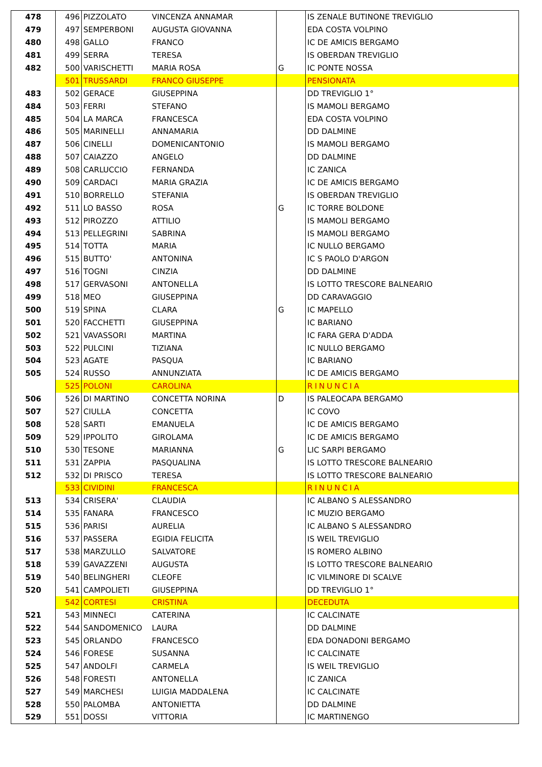| 478 | 496 | PIZZOLATO | VINCENZA ANNAMAR | | IS ZENALE BUTINONE TREVIGLIO |
| 479 | 497 | SEMPERBONI | AUGUSTA GIOVANNA | | EDA COSTA VOLPINO |
| 480 | 498 | GALLO | FRANCO | | IC DE AMICIS BERGAMO |
| 481 | 499 | SERRA | TERESA | | IS OBERDAN TREVIGLIO |
| 482 | 500 | VARISCHETTI | MARIA ROSA | G | IC PONTE NOSSA |
| | 501 | TRUSSARDI | FRANCO GIUSEPPE | | PENSIONATA |
| 483 | 502 | GERACE | GIUSEPPINA | | DD TREVIGLIO 1° |
| 484 | 503 | FERRI | STEFANO | | IS MAMOLI BERGAMO |
| 485 | 504 | LA MARCA | FRANCESCA | | EDA COSTA VOLPINO |
| 486 | 505 | MARINELLI | ANNAMARIA | | DD DALMINE |
| 487 | 506 | CINELLI | DOMENICANTONIO | | IS MAMOLI BERGAMO |
| 488 | 507 | CAIAZZO | ANGELO | | DD DALMINE |
| 489 | 508 | CARLUCCIO | FERNANDA | | IC ZANICA |
| 490 | 509 | CARDACI | MARIA GRAZIA | | IC DE AMICIS BERGAMO |
| 491 | 510 | BORRELLO | STEFANIA | | IS OBERDAN TREVIGLIO |
| 492 | 511 | LO BASSO | ROSA | G | IC TORRE BOLDONE |
| 493 | 512 | PIROZZO | ATTILIO | | IS MAMOLI BERGAMO |
| 494 | 513 | PELLEGRINI | SABRINA | | IS MAMOLI BERGAMO |
| 495 | 514 | TOTTA | MARIA | | IC NULLO BERGAMO |
| 496 | 515 | BUTTO' | ANTONINA | | IC S PAOLO D'ARGON |
| 497 | 516 | TOGNI | CINZIA | | DD DALMINE |
| 498 | 517 | GERVASONI | ANTONELLA | | IS LOTTO TRESCORE BALNEARIO |
| 499 | 518 | MEO | GIUSEPPINA | | DD CARAVAGGIO |
| 500 | 519 | SPINA | CLARA | G | IC MAPELLO |
| 501 | 520 | FACCHETTI | GIUSEPPINA | | IC BARIANO |
| 502 | 521 | VAVASSORI | MARTINA | | IC FARA GERA D'ADDA |
| 503 | 522 | PULCINI | TIZIANA | | IC NULLO BERGAMO |
| 504 | 523 | AGATE | PASQUA | | IC BARIANO |
| 505 | 524 | RUSSO | ANNUNZIATA | | IC DE AMICIS BERGAMO |
| | 525 | POLONI | CAROLINA | | RINUNCIA |
| 506 | 526 | DI MARTINO | CONCETTA NORINA | D | IS PALEOCAPA BERGAMO |
| 507 | 527 | CIULLA | CONCETTA | | IC COVO |
| 508 | 528 | SARTI | EMANUELA | | IC DE AMICIS BERGAMO |
| 509 | 529 | IPPOLITO | GIROLAMA | | IC DE AMICIS BERGAMO |
| 510 | 530 | TESONE | MARIANNA | G | LIC SARPI BERGAMO |
| 511 | 531 | ZAPPIA | PASQUALINA | | IS LOTTO TRESCORE BALNEARIO |
| 512 | 532 | DI PRISCO | TERESA | | IS LOTTO TRESCORE BALNEARIO |
| | 533 | CIVIDINI | FRANCESCA | | RINUNCIA |
| 513 | 534 | CRISERA' | CLAUDIA | | IC ALBANO S ALESSANDRO |
| 514 | 535 | FANARA | FRANCESCO | | IC MUZIO BERGAMO |
| 515 | 536 | PARISI | AURELIA | | IC ALBANO S ALESSANDRO |
| 516 | 537 | PASSERA | EGIDIA FELICITA | | IS WEIL TREVIGLIO |
| 517 | 538 | MARZULLO | SALVATORE | | IS ROMERO ALBINO |
| 518 | 539 | GAVAZZENI | AUGUSTA | | IS LOTTO TRESCORE BALNEARIO |
| 519 | 540 | BELINGHERI | CLEOFE | | IC VILMINORE DI SCALVE |
| 520 | 541 | CAMPOLIETI | GIUSEPPINA | | DD TREVIGLIO 1° |
| | 542 | CORTESI | CRISTINA | | DECEDUTA |
| 521 | 543 | MINNECI | CATERINA | | IC CALCINATE |
| 522 | 544 | SANDOMENICO | LAURA | | DD DALMINE |
| 523 | 545 | ORLANDO | FRANCESCO | | EDA DONADONI BERGAMO |
| 524 | 546 | FORESE | SUSANNA | | IC CALCINATE |
| 525 | 547 | ANDOLFI | CARMELA | | IS WEIL TREVIGLIO |
| 526 | 548 | FORESTI | ANTONELLA | | IC ZANICA |
| 527 | 549 | MARCHESI | LUIGIA MADDALENA | | IC CALCINATE |
| 528 | 550 | PALOMBA | ANTONIETTA | | DD DALMINE |
| 529 | 551 | DOSSI | VITTORIA | | IC MARTINENGO |